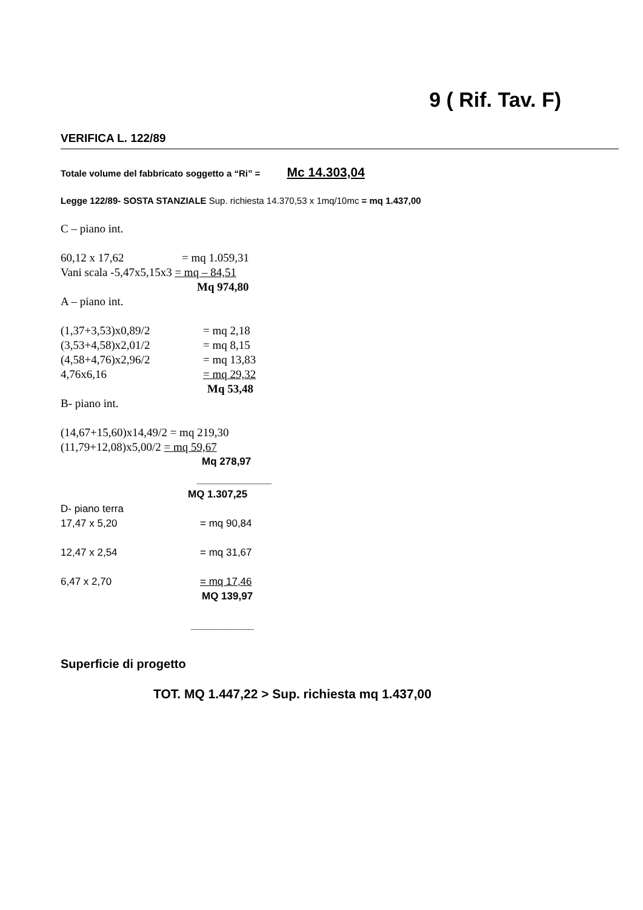9 ( Rif. Tav. F)
VERIFICA L. 122/89
Totale volume del fabbricato soggetto a “Ri” = Mc 14.303,04
Legge 122/89- SOSTA STANZIALE Sup. richiesta 14.370,53 x 1mq/10mc = mq 1.437,00
C – piano int.
60,12 x 17,62 = mq 1.059,31
Vani scala -5,47x5,15x3 = mq – 84,51
Mq 974,80
A – piano int.
(1,37+3,53)x0,89/2 = mq 2,18
(3,53+4,58)x2,01/2 = mq 8,15
(4,58+4,76)x2,96/2 = mq 13,83
4,76x6,16 = mq 29,32
Mq 53,48
B- piano int.
(14,67+15,60)x14,49/2 = mq 219,30
(11,79+12,08)x5,00/2 = mq 59,67
Mq 278,97
_____________
MQ 1.307,25
D- piano terra
17,47 x 5,20 = mq 90,84
12,47 x 2,54 = mq 31,67
6,47 x 2,70 = mq 17,46
MQ 139,97
___________
Superficie di progetto
TOT. MQ 1.447,22 > Sup. richiesta mq 1.437,00